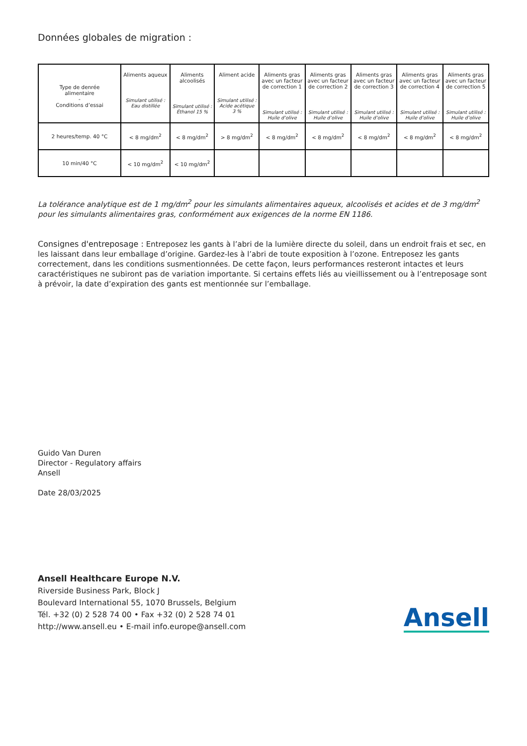Données globales de migration :
| Type de denrée alimentaire - Conditions d’essai | Aliments aqueux Simulant utilisé : Eau distillée | Aliments alcoolisés Simulant utilisé : Éthanol 15 % | Aliment acide Simulant utilisé : Acide acétique 3 % | Aliments gras avec un facteur de correction 1 Simulant utilisé : Huile d’olive | Aliments gras avec un facteur de correction 2 Simulant utilisé : Huile d’olive | Aliments gras avec un facteur de correction 3 Simulant utilisé : Huile d’olive | Aliments gras avec un facteur de correction 4 Simulant utilisé : Huile d’olive | Aliments gras avec un facteur de correction 5 Simulant utilisé : Huile d’olive |
| --- | --- | --- | --- | --- | --- | --- | --- | --- |
| 2 heures/temp. 40 °C | < 8 mg/dm<sup>2</sup> | < 8 mg/dm<sup>2</sup> | > 8 mg/dm<sup>2</sup> | < 8 mg/dm<sup>2</sup> | < 8 mg/dm<sup>2</sup> | < 8 mg/dm<sup>2</sup> | < 8 mg/dm<sup>2</sup> | < 8 mg/dm<sup>2</sup> |
| 10 min/40 °C | < 10 mg/dm<sup>2</sup> | < 10 mg/dm<sup>2</sup> | | | | | | |
La tolérance analytique est de 1 mg/dm<sup>2</sup> pour les simulants alimentaires aqueux, alcoolisés et acides et de 3 mg/dm<sup>2</sup> pour les simulants alimentaires gras, conformément aux exigences de la norme EN 1186.
Consignes d'entreposage : Entreposez les gants à l’abri de la lumière directe du soleil, dans un endroit frais et sec, en les laissant dans leur emballage d’origine. Gardez-les à l’abri de toute exposition à l’ozone. Entreposez les gants correctement, dans les conditions susmentionnées. De cette façon, leurs performances resteront intactes et leurs caractéristiques ne subiront pas de variation importante. Si certains effets liés au vieillissement ou à l’entreposage sont à prévoir, la date d’expiration des gants est mentionnée sur l’emballage.
Guido Van Duren
Director - Regulatory affairs
Ansell
Date 28/03/2025
Ansell Healthcare Europe N.V.
Riverside Business Park, Block J
Boulevard International 55, 1070 Brussels, Belgium
Tél. +32 (0) 2 528 74 00 • Fax +32 (0) 2 528 74 01
http://www.ansell.eu • E-mail info.europe@ansell.com
Ansell